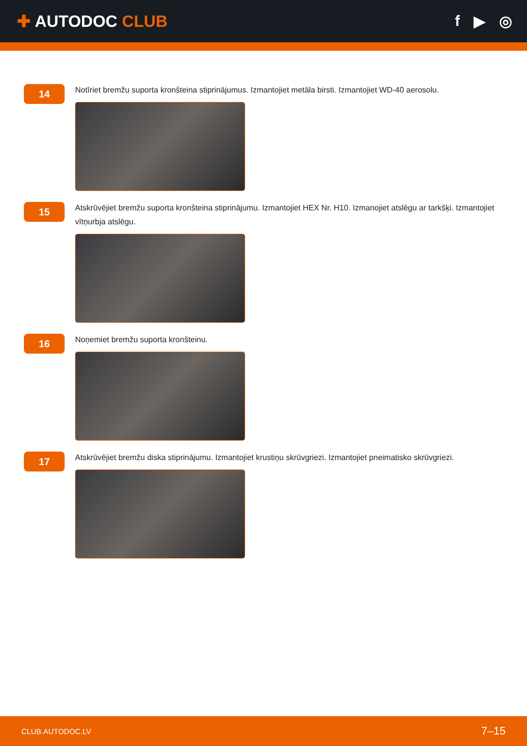✚ AUTODOC CLUB f ▶ ◎
14
Notīriet bremžu suporta kronšteina stiprinājumus. Izmantojiet metāla birsti. Izmantojiet WD-40 aerosolu.
15
Atskrūvējiet bremžu suporta kronšteina stiprinājumu. Izmantojiet HEX Nr. H10. Izmanojiet atslēgu ar tarkšķi. Izmantojiet vītņurbja atslēgu.
16
Noņemiet bremžu suporta kronšteinu.
17
Atskrūvējiet bremžu diska stiprinājumu. Izmantojiet krustiņu skrūvgriezi. Izmantojiet pneimatisko skrūvgriezi.
CLUB.AUTODOC.LV 7–15